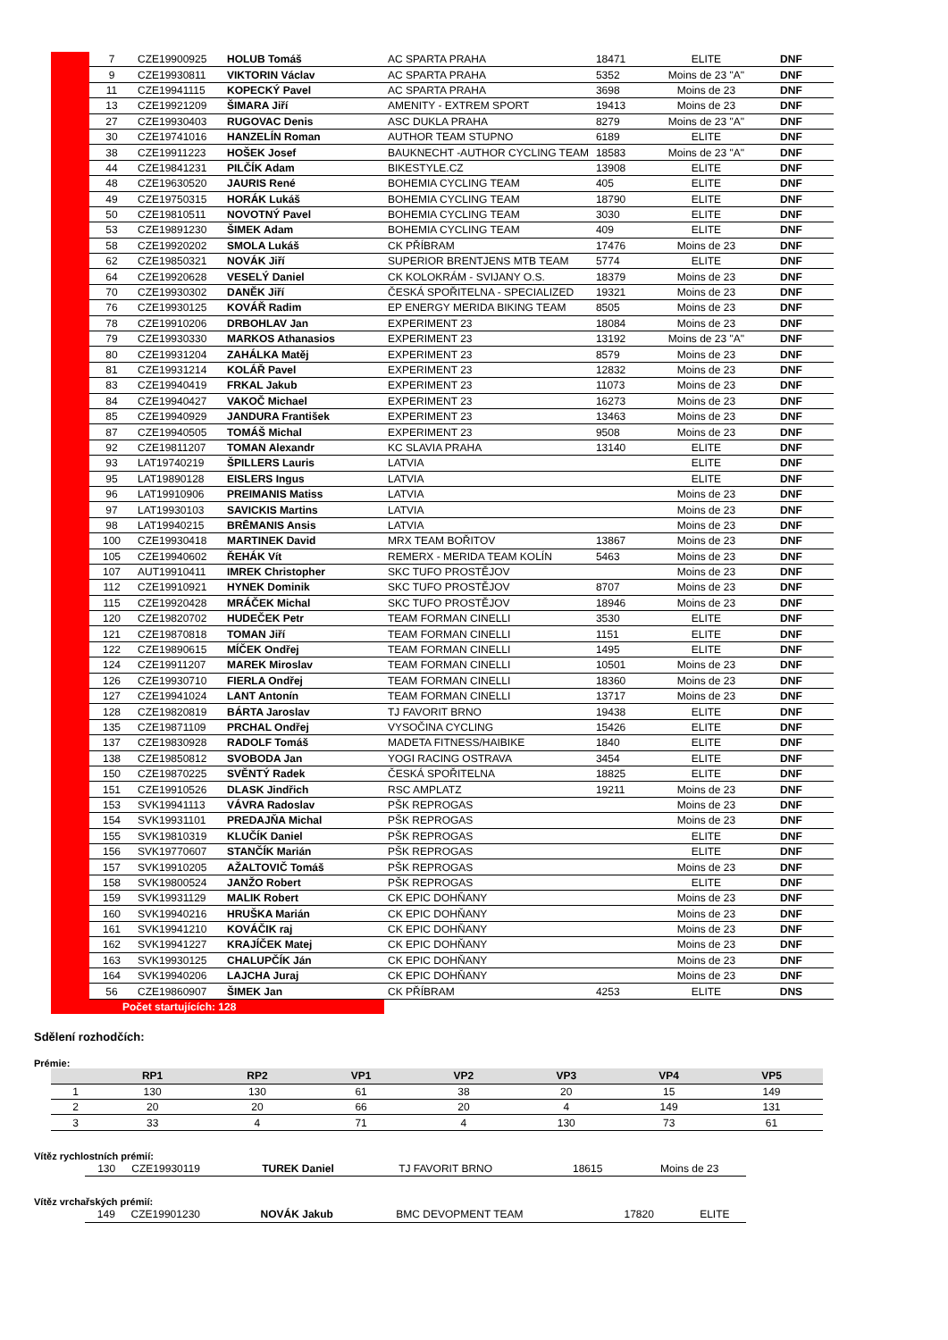| | 7 | CZE19900925 | HOLUB Tomáš | AC SPARTA PRAHA | 18471 | ELITE | DNF | |
| | 9 | CZE19930811 | VIKTORIN Václav | AC SPARTA PRAHA | 5352 | Moins de 23 "A" | DNF | |
| | 11 | CZE19941115 | KOPECKÝ Pavel | AC SPARTA PRAHA | 3698 | Moins de 23 | DNF | |
| | 13 | CZE19921209 | ŠIMARA Jiří | AMENITY - EXTREM SPORT | 19413 | Moins de 23 | DNF | |
| | 27 | CZE19930403 | RUGOVAC Denis | ASC DUKLA PRAHA | 8279 | Moins de 23 "A" | DNF | |
| | 30 | CZE19741016 | HANZELÍN Roman | AUTHOR TEAM STUPNO | 6189 | ELITE | DNF | |
| | 38 | CZE19911223 | HOŠEK Josef | BAUKNECHT -AUTHOR CYCLING TEAM | 18583 | Moins de 23 "A" | DNF | |
| | 44 | CZE19841231 | PILČÍK Adam | BIKESTYLE.CZ | 13908 | ELITE | DNF | |
| | 48 | CZE19630520 | JAURIS René | BOHEMIA CYCLING TEAM | 405 | ELITE | DNF | |
| | 49 | CZE19750315 | HORÁK Lukáš | BOHEMIA CYCLING TEAM | 18790 | ELITE | DNF | |
| | 50 | CZE19810511 | NOVOTNÝ Pavel | BOHEMIA CYCLING TEAM | 3030 | ELITE | DNF | |
| | 53 | CZE19891230 | ŠIMEK Adam | BOHEMIA CYCLING TEAM | 409 | ELITE | DNF | |
| | 58 | CZE19920202 | SMOLA Lukáš | CK PŘÍBRAM | 17476 | Moins de 23 | DNF | |
| | 62 | CZE19850321 | NOVÁK Jiří | SUPERIOR BRENTJENS MTB TEAM | 5774 | ELITE | DNF | |
| | 64 | CZE19920628 | VESELÝ Daniel | CK KOLOKRÁM - SVIJANY O.S. | 18379 | Moins de 23 | DNF | |
| | 70 | CZE19930302 | DANĚK Jiří | ČESKÁ SPOŘITELNA - SPECIALIZED | 19321 | Moins de 23 | DNF | |
| | 76 | CZE19930125 | KOVÁŘ Radim | EP ENERGY MERIDA BIKING TEAM | 8505 | Moins de 23 | DNF | |
| | 78 | CZE19910206 | DRBOHLAV Jan | EXPERIMENT 23 | 18084 | Moins de 23 | DNF | |
| | 79 | CZE19930330 | MARKOS Athanasios | EXPERIMENT 23 | 13192 | Moins de 23 "A" | DNF | |
| | 80 | CZE19931204 | ZAHÁLKA Matěj | EXPERIMENT 23 | 8579 | Moins de 23 | DNF | |
| | 81 | CZE19931214 | KOLÁŘ Pavel | EXPERIMENT 23 | 12832 | Moins de 23 | DNF | |
| | 83 | CZE19940419 | FRKAL Jakub | EXPERIMENT 23 | 11073 | Moins de 23 | DNF | |
| | 84 | CZE19940427 | VAKOČ Michael | EXPERIMENT 23 | 16273 | Moins de 23 | DNF | |
| | 85 | CZE19940929 | JANDURA František | EXPERIMENT 23 | 13463 | Moins de 23 | DNF | |
| | 87 | CZE19940505 | TOMÁŠ Michal | EXPERIMENT 23 | 9508 | Moins de 23 | DNF | |
| | 92 | CZE19811207 | TOMAN Alexandr | KC SLAVIA PRAHA | 13140 | ELITE | DNF | |
| | 93 | LAT19740219 | ŠPILLERS Lauris | LATVIA | | ELITE | DNF | |
| | 95 | LAT19890128 | EISLERS Ingus | LATVIA | | ELITE | DNF | |
| | 96 | LAT19910906 | PREIMANIS Matiss | LATVIA | | Moins de 23 | DNF | |
| | 97 | LAT19930103 | SAVICKIS Martins | LATVIA | | Moins de 23 | DNF | |
| | 98 | LAT19940215 | BRĒMANIS Ansis | LATVIA | | Moins de 23 | DNF | |
| | 100 | CZE19930418 | MARTINEK David | MRX TEAM BOŘITOV | 13867 | Moins de 23 | DNF | |
| | 105 | CZE19940602 | ŘEHÁK Vít | REMERX - MERIDA TEAM KOLÍN | 5463 | Moins de 23 | DNF | |
| | 107 | AUT19910411 | IMREK Christopher | SKC TUFO PROSTĚJOV | | Moins de 23 | DNF | |
| | 112 | CZE19910921 | HYNEK Dominik | SKC TUFO PROSTĚJOV | 8707 | Moins de 23 | DNF | |
| | 115 | CZE19920428 | MRÁČEK Michal | SKC TUFO PROSTĚJOV | 18946 | Moins de 23 | DNF | |
| | 120 | CZE19820702 | HUDEČEK Petr | TEAM FORMAN CINELLI | 3530 | ELITE | DNF | |
| | 121 | CZE19870818 | TOMAN Jiří | TEAM FORMAN CINELLI | 1151 | ELITE | DNF | |
| | 122 | CZE19890615 | MÍČEK Ondřej | TEAM FORMAN CINELLI | 1495 | ELITE | DNF | |
| | 124 | CZE19911207 | MAREK Miroslav | TEAM FORMAN CINELLI | 10501 | Moins de 23 | DNF | |
| | 126 | CZE19930710 | FIERLA Ondřej | TEAM FORMAN CINELLI | 18360 | Moins de 23 | DNF | |
| | 127 | CZE19941024 | LANT Antonín | TEAM FORMAN CINELLI | 13717 | Moins de 23 | DNF | |
| | 128 | CZE19820819 | BÁRTA Jaroslav | TJ FAVORIT BRNO | 19438 | ELITE | DNF | |
| | 135 | CZE19871109 | PRCHAL Ondřej | VYSOČINA CYCLING | 15426 | ELITE | DNF | |
| | 137 | CZE19830928 | RADOLF Tomáš | MADETA FITNESS/HAIBIKE | 1840 | ELITE | DNF | |
| | 138 | CZE19850812 | SVOBODA Jan | YOGI RACING OSTRAVA | 3454 | ELITE | DNF | |
| | 150 | CZE19870225 | SVĚNTÝ Radek | ČESKÁ SPOŘITELNA | 18825 | ELITE | DNF | |
| | 151 | CZE19910526 | DLASK Jindřich | RSC AMPLATZ | 19211 | Moins de 23 | DNF | |
| | 153 | SVK19941113 | VÁVRA Radoslav | PŠK REPROGAS | | Moins de 23 | DNF | |
| | 154 | SVK19931101 | PREDAJŇA Michal | PŠK REPROGAS | | Moins de 23 | DNF | |
| | 155 | SVK19810319 | KLUČÍK Daniel | PŠK REPROGAS | | ELITE | DNF | |
| | 156 | SVK19770607 | STANČÍK Marián | PŠK REPROGAS | | ELITE | DNF | |
| | 157 | SVK19910205 | AŽALTOVIČ Tomáš | PŠK REPROGAS | | Moins de 23 | DNF | |
| | 158 | SVK19800524 | JANŽO Robert | PŠK REPROGAS | | ELITE | DNF | |
| | 159 | SVK19931129 | MALIK Robert | CK EPIC DOHŇANY | | Moins de 23 | DNF | |
| | 160 | SVK19940216 | HRUŠKA Marián | CK EPIC DOHŇANY | | Moins de 23 | DNF | |
| | 161 | SVK19941210 | KOVÁČIK raj | CK EPIC DOHŇANY | | Moins de 23 | DNF | |
| | 162 | SVK19941227 | KRAJÍČEK Matej | CK EPIC DOHŇANY | | Moins de 23 | DNF | |
| | 163 | SVK19930125 | CHALUPČÍK Ján | CK EPIC DOHŇANY | | Moins de 23 | DNF | |
| | 164 | SVK19940206 | LAJCHA Juraj | CK EPIC DOHŇANY | | Moins de 23 | DNF | |
| | 56 | CZE19860907 | ŠIMEK Jan | CK PŘÍBRAM | 4253 | ELITE | DNS | |
| Počet startujících: 128 | | | | | | | | |
Sdělení rozhodčích:
Prémie:
| | RP1 | RP2 | VP1 | VP2 | VP3 | VP4 | VP5 |
| --- | --- | --- | --- | --- | --- | --- | --- |
| 1 | 130 | 130 | 61 | 38 | 20 | 15 | 149 |
| 2 | 20 | 20 | 66 | 20 | 4 | 149 | 131 |
| 3 | 33 | 4 | 71 | 4 | 130 | 73 | 61 |
Vítěz rychlostních prémií:
| 130 | CZE19930119 | TUREK Daniel | TJ FAVORIT BRNO | 18615 | Moins de 23 |
Vítěz vrchařských prémií:
| 149 | CZE19901230 | NOVÁK Jakub | BMC DEVOPMENT TEAM | 17820 | ELITE |